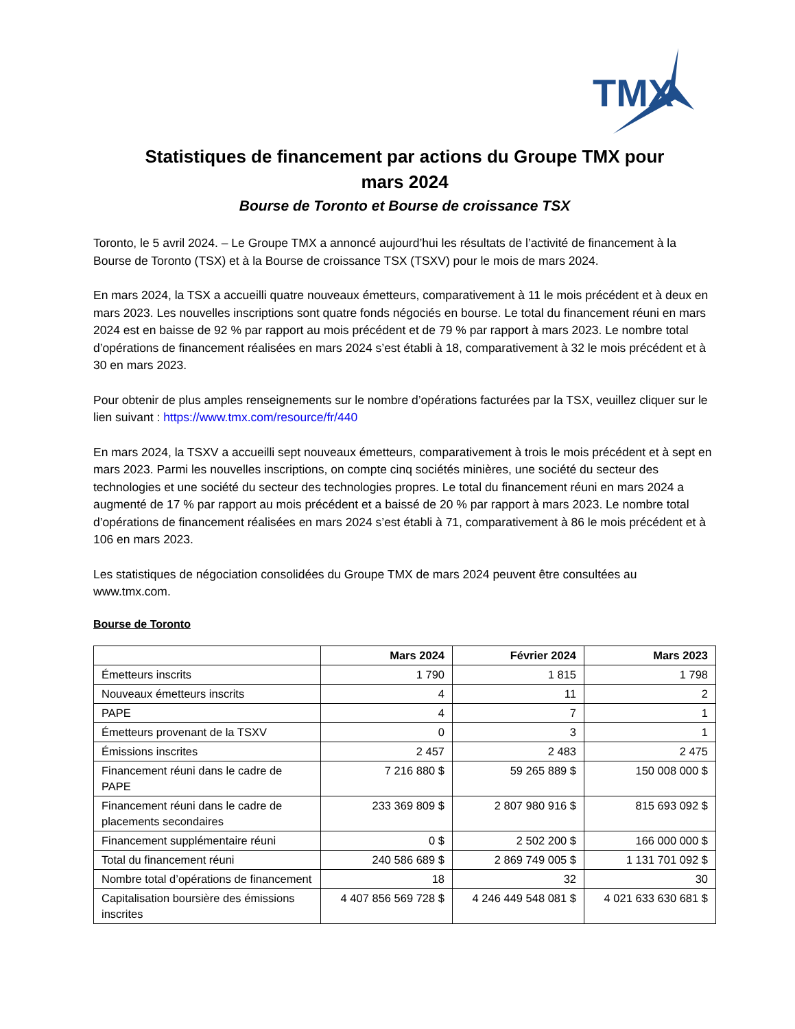TMX
Statistiques de financement par actions du Groupe TMX pour
mars 2024
Bourse de Toronto et Bourse de croissance TSX
Toronto, le 5 avril 2024. – Le Groupe TMX a annoncé aujourd’hui les résultats de l’activité de financement à la Bourse de Toronto (TSX) et à la Bourse de croissance TSX (TSXV) pour le mois de mars 2024.
En mars 2024, la TSX a accueilli quatre nouveaux émetteurs, comparativement à 11 le mois précédent et à deux en mars 2023. Les nouvelles inscriptions sont quatre fonds négociés en bourse. Le total du financement réuni en mars 2024 est en baisse de 92 % par rapport au mois précédent et de 79 % par rapport à mars 2023. Le nombre total d’opérations de financement réalisées en mars 2024 s’est établi à 18, comparativement à 32 le mois précédent et à 30 en mars 2023.
Pour obtenir de plus amples renseignements sur le nombre d’opérations facturées par la TSX, veuillez cliquer sur le lien suivant : https://www.tmx.com/resource/fr/440
En mars 2024, la TSXV a accueilli sept nouveaux émetteurs, comparativement à trois le mois précédent et à sept en mars 2023. Parmi les nouvelles inscriptions, on compte cinq sociétés minières, une société du secteur des technologies et une société du secteur des technologies propres. Le total du financement réuni en mars 2024 a augmenté de 17 % par rapport au mois précédent et a baissé de 20 % par rapport à mars 2023. Le nombre total d’opérations de financement réalisées en mars 2024 s’est établi à 71, comparativement à 86 le mois précédent et à 106 en mars 2023.
Les statistiques de négociation consolidées du Groupe TMX de mars 2024 peuvent être consultées au www.tmx.com.
Bourse de Toronto
| | Mars 2024 | Février 2024 | Mars 2023 |
| --- | --- | --- | --- |
| Émetteurs inscrits | 1 790 | 1 815 | 1 798 |
| Nouveaux émetteurs inscrits | 4 | 11 | 2 |
| PAPE | 4 | 7 | 1 |
| Émetteurs provenant de la TSXV | 0 | 3 | 1 |
| Émissions inscrites | 2 457 | 2 483 | 2 475 |
| Financement réuni dans le cadre de PAPE | 7 216 880 $ | 59 265 889 $ | 150 008 000 $ |
| Financement réuni dans le cadre de placements secondaires | 233 369 809 $ | 2 807 980 916 $ | 815 693 092 $ |
| Financement supplémentaire réuni | 0 $ | 2 502 200 $ | 166 000 000 $ |
| Total du financement réuni | 240 586 689 $ | 2 869 749 005 $ | 1 131 701 092 $ |
| Nombre total d’opérations de financement | 18 | 32 | 30 |
| Capitalisation boursière des émissions inscrites | 4 407 856 569 728 $ | 4 246 449 548 081 $ | 4 021 633 630 681 $ |